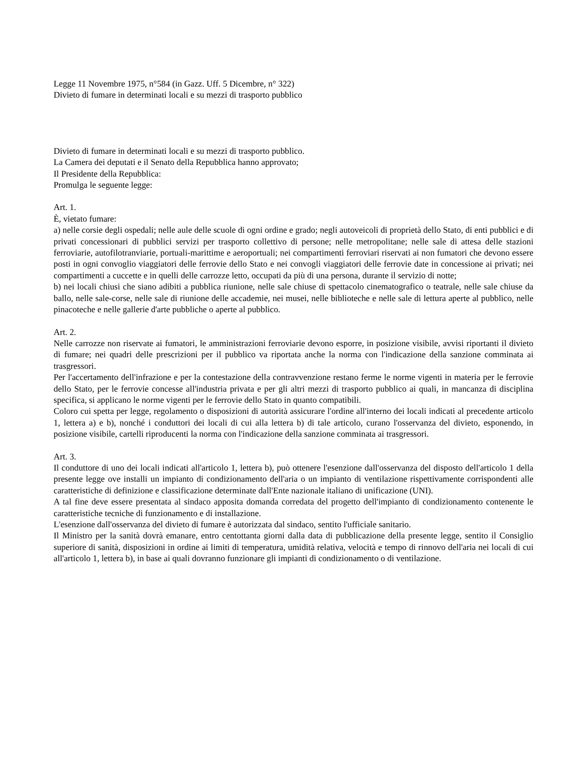Legge 11 Novembre 1975, n°584 (in Gazz. Uff. 5 Dicembre, n° 322)
Divieto di fumare in determinati locali e su mezzi di trasporto pubblico
Divieto di fumare in determinati locali e su mezzi di trasporto pubblico.
La Camera dei deputati e il Senato della Repubblica hanno approvato;
Il Presidente della Repubblica:
Promulga le seguente legge:
Art. 1.
È, vietato fumare:
a) nelle corsie degli ospedali; nelle aule delle scuole di ogni ordine e grado; negli autoveicoli di proprietà dello Stato, di enti pubblici e di privati concessionari di pubblici servizi per trasporto collettivo di persone; nelle metropolitane; nelle sale di attesa delle stazioni ferroviarie, autofilotranviarie, portuali-marittime e aeroportuali; nei compartimenti ferroviari riservati ai non fumatori che devono essere posti in ogni convoglio viaggiatori delle ferrovie dello Stato e nei convogli viaggiatori delle ferrovie date in concessione ai privati; nei compartimenti a cuccette e in quelli delle carrozze letto, occupati da più di una persona, durante il servizio di notte;
b) nei locali chiusi che siano adibiti a pubblica riunione, nelle sale chiuse di spettacolo cinematografico o teatrale, nelle sale chiuse da ballo, nelle sale-corse, nelle sale di riunione delle accademie, nei musei, nelle biblioteche e nelle sale di lettura aperte al pubblico, nelle pinacoteche e nelle gallerie d'arte pubbliche o aperte al pubblico.
Art. 2.
Nelle carrozze non riservate ai fumatori, le amministrazioni ferroviarie devono esporre, in posizione visibile, avvisi riportanti il divieto di fumare; nei quadri delle prescrizioni per il pubblico va riportata anche la norma con l'indicazione della sanzione comminata ai trasgressori.
Per l'accertamento dell'infrazione e per la contestazione della contravvenzione restano ferme le norme vigenti in materia per le ferrovie dello Stato, per le ferrovie concesse all'industria privata e per gli altri mezzi di trasporto pubblico ai quali, in mancanza di disciplina specifica, si applicano le norme vigenti per le ferrovie dello Stato in quanto compatibili.
Coloro cui spetta per legge, regolamento o disposizioni di autorità assicurare l'ordine all'interno dei locali indicati al precedente articolo 1, lettera a) e b), nonché i conduttori dei locali di cui alla lettera b) di tale articolo, curano l'osservanza del divieto, esponendo, in posizione visibile, cartelli riproducenti la norma con l'indicazione della sanzione comminata ai trasgressori.
Art. 3.
Il conduttore di uno dei locali indicati all'articolo 1, lettera b), può ottenere l'esenzione dall'osservanza del disposto dell'articolo 1 della presente legge ove installi un impianto di condizionamento dell'aria o un impianto di ventilazione rispettivamente corrispondenti alle caratteristiche di definizione e classificazione determinate dall'Ente nazionale italiano di unificazione (UNI).
A tal fine deve essere presentata al sindaco apposita domanda corredata del progetto dell'impianto di condizionamento contenente le caratteristiche tecniche di funzionamento e di installazione.
L'esenzione dall'osservanza del divieto di fumare è autorizzata dal sindaco, sentito l'ufficiale sanitario.
Il Ministro per la sanità dovrà emanare, entro centottanta giorni dalla data di pubblicazione della presente legge, sentito il Consiglio superiore di sanità, disposizioni in ordine ai limiti di temperatura, umidità relativa, velocità e tempo di rinnovo dell'aria nei locali di cui all'articolo 1, lettera b), in base ai quali dovranno funzionare gli impianti di condizionamento o di ventilazione.